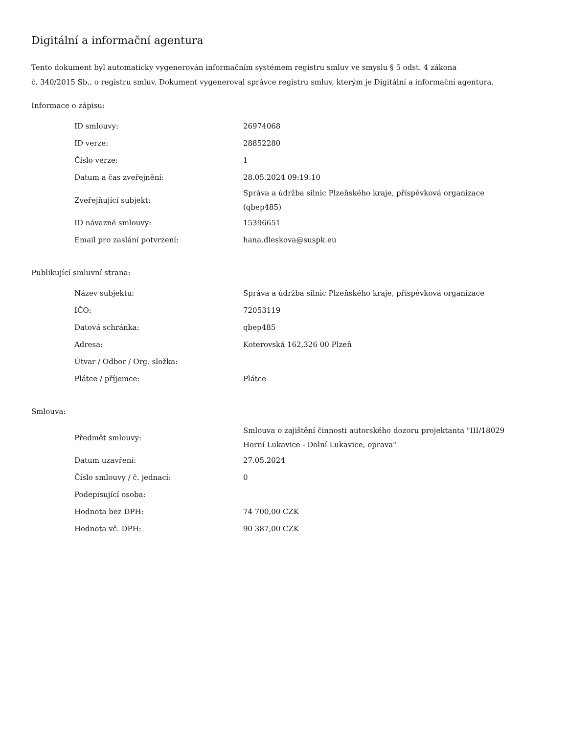Digitální a informační agentura
Tento dokument byl automaticky vygenerován informačním systémem registru smluv ve smyslu § 5 odst. 4 zákona
č. 340/2015 Sb., o registru smluv. Dokument vygeneroval správce registru smluv, kterým je Digitální a informační agentura.
Informace o zápisu:
| ID smlouvy: | 26974068 |
| ID verze: | 28852280 |
| Číslo verze: | 1 |
| Datum a čas zveřejnění: | 28.05.2024 09:19:10 |
| Zveřejňující subjekt: | Správa a údržba silnic Plzeňského kraje, příspěvková organizace (qbep485) |
| ID návazné smlouvy: | 15396651 |
| Email pro zaslání potvrzení: | hana.dleskova@suspk.eu |
Publikující smluvní strana:
| Název subjektu: | Správa a údržba silnic Plzeňského kraje, příspěvková organizace |
| IČO: | 72053119 |
| Datová schránka: | qbep485 |
| Adresa: | Koterovská 162,326 00 Plzeň |
| Útvar / Odbor / Org. složka: | |
| Plátce / příjemce: | Plátce |
Smlouva:
| Předmět smlouvy: | Smlouva o zajištění činnosti autorského dozoru projektanta "III/18029 Horní Lukavice - Dolní Lukavice, oprava" |
| Datum uzavření: | 27.05.2024 |
| Číslo smlouvy / č. jednací: | 0 |
| Podepisující osoba: | |
| Hodnota bez DPH: | 74 700,00 CZK |
| Hodnota vč. DPH: | 90 387,00 CZK |